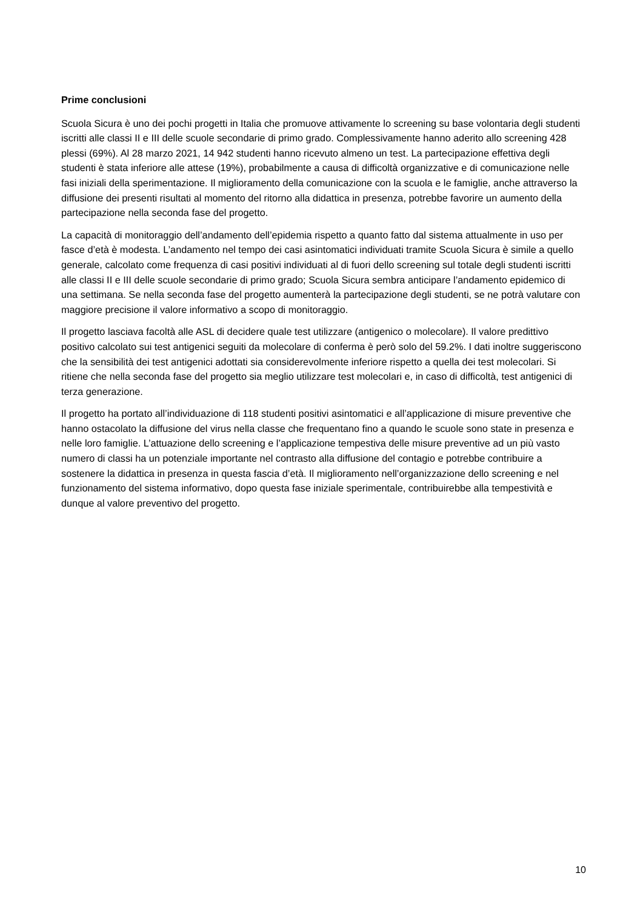Prime conclusioni
Scuola Sicura è uno dei pochi progetti in Italia che promuove attivamente lo screening su base volontaria degli studenti iscritti alle classi II e III delle scuole secondarie di primo grado. Complessivamente hanno aderito allo screening 428 plessi (69%). Al 28 marzo 2021, 14 942 studenti hanno ricevuto almeno un test. La partecipazione effettiva degli studenti è stata inferiore alle attese (19%), probabilmente a causa di difficoltà organizzative e di comunicazione nelle fasi iniziali della sperimentazione. Il miglioramento della comunicazione con la scuola e le famiglie, anche attraverso la diffusione dei presenti risultati al momento del ritorno alla didattica in presenza, potrebbe favorire un aumento della partecipazione nella seconda fase del progetto.
La capacità di monitoraggio dell’andamento dell’epidemia rispetto a quanto fatto dal sistema attualmente in uso per fasce d’età è modesta. L’andamento nel tempo dei casi asintomatici individuati tramite Scuola Sicura è simile a quello generale, calcolato come frequenza di casi positivi individuati al di fuori dello screening sul totale degli studenti iscritti alle classi II e III delle scuole secondarie di primo grado; Scuola Sicura sembra anticipare l’andamento epidemico di una settimana. Se nella seconda fase del progetto aumenterà la partecipazione degli studenti, se ne potrà valutare con maggiore precisione il valore informativo a scopo di monitoraggio.
Il progetto lasciava facoltà alle ASL di decidere quale test utilizzare (antigenico o molecolare). Il valore predittivo positivo calcolato sui test antigenici seguiti da molecolare di conferma è però solo del 59.2%. I dati inoltre suggeriscono che la sensibilità dei test antigenici adottati sia considerevolmente inferiore rispetto a quella dei test molecolari. Si ritiene che nella seconda fase del progetto sia meglio utilizzare test molecolari e, in caso di difficoltà, test antigenici di terza generazione.
Il progetto ha portato all’individuazione di 118 studenti positivi asintomatici e all’applicazione di misure preventive che hanno ostacolato la diffusione del virus nella classe che frequentano fino a quando le scuole sono state in presenza e nelle loro famiglie. L’attuazione dello screening e l’applicazione tempestiva delle misure preventive ad un più vasto numero di classi ha un potenziale importante nel contrasto alla diffusione del contagio e potrebbe contribuire a sostenere la didattica in presenza in questa fascia d’età. Il miglioramento nell’organizzazione dello screening e nel funzionamento del sistema informativo, dopo questa fase iniziale sperimentale, contribuirebbe alla tempestività e dunque al valore preventivo del progetto.
10